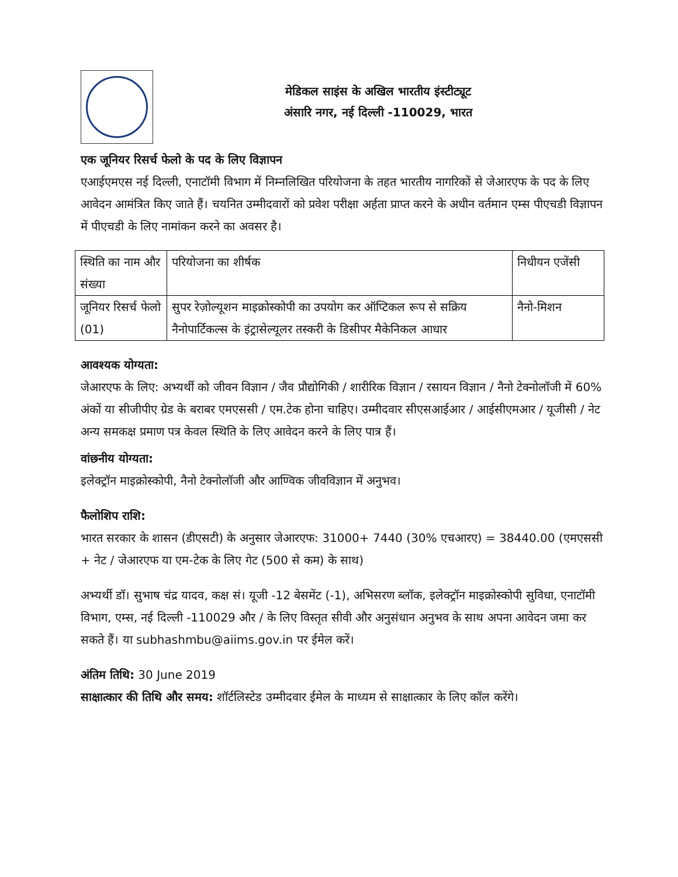मेडिकल साइंस के अखिल भारतीय इंस्टीट्यूट
अंसारि नगर, नई दिल्ली -110029, भारत
एक जूनियर रिसर्च फेलो के पद के लिए विज्ञापन
एआईएमएस नई दिल्ली, एनाटॉमी विभाग में निम्नलिखित परियोजना के तहत भारतीय नागरिकों से जेआरएफ के पद के लिए आवेदन आमंत्रित किए जाते हैं। चयनित उम्मीदवारों को प्रवेश परीक्षा अर्हता प्राप्त करने के अधीन वर्तमान एम्स पीएचडी विज्ञापन में पीएचडी के लिए नामांकन करने का अवसर है।
| स्थिति का नाम और संख्या | परियोजना का शीर्षक | निधीयन एजेंसी |
| जूनियर रिसर्च फेलो (01) | सुपर रेज़ोल्यूशन माइक्रोस्कोपी का उपयोग कर ऑप्टिकल रूप से सक्रिय नैनोपार्टिकल्स के इंट्रासेल्यूलर तस्करी के डिसीपर मैकेनिकल आधार | नैनो-मिशन |
आवश्यक योग्यता:
जेआरएफ के लिए: अभ्यर्थी को जीवन विज्ञान / जैव प्रौद्योगिकी / शारीरिक विज्ञान / रसायन विज्ञान / नैनो टेक्नोलॉजी में 60% अंकों या सीजीपीए ग्रेड के बराबर एमएससी / एम.टेक होना चाहिए। उम्मीदवार सीएसआईआर / आईसीएमआर / यूजीसी / नेट अन्य समकक्ष प्रमाण पत्र केवल स्थिति के लिए आवेदन करने के लिए पात्र हैं।
वांछनीय योग्यता:
इलेक्ट्रॉन माइक्रोस्कोपी, नैनो टेक्नोलॉजी और आण्विक जीवविज्ञान में अनुभव।
फैलोशिप राशि:
भारत सरकार के शासन (डीएसटी) के अनुसार जेआरएफ: 31000+ 7440 (30% एचआरए) = 38440.00 (एमएससी + नेट / जेआरएफ या एम-टेक के लिए गेट (500 से कम) के साथ)
अभ्यर्थी डॉ। सुभाष चंद्र यादव, कक्ष सं। यूजी -12 बेसमेंट (-1), अभिसरण ब्लॉक, इलेक्ट्रॉन माइक्रोस्कोपी सुविधा, एनाटॉमी विभाग, एम्स, नई दिल्ली -110029 और / के लिए विस्तृत सीवी और अनुसंधान अनुभव के साथ अपना आवेदन जमा कर सकते हैं। या subhashmbu@aiims.gov.in पर ईमेल करें।
अंतिम तिथि: 30 June 2019
साक्षात्कार की तिथि और समय: शॉर्टलिस्टेड उम्मीदवार ईमेल के माध्यम से साक्षात्कार के लिए कॉल करेंगे।